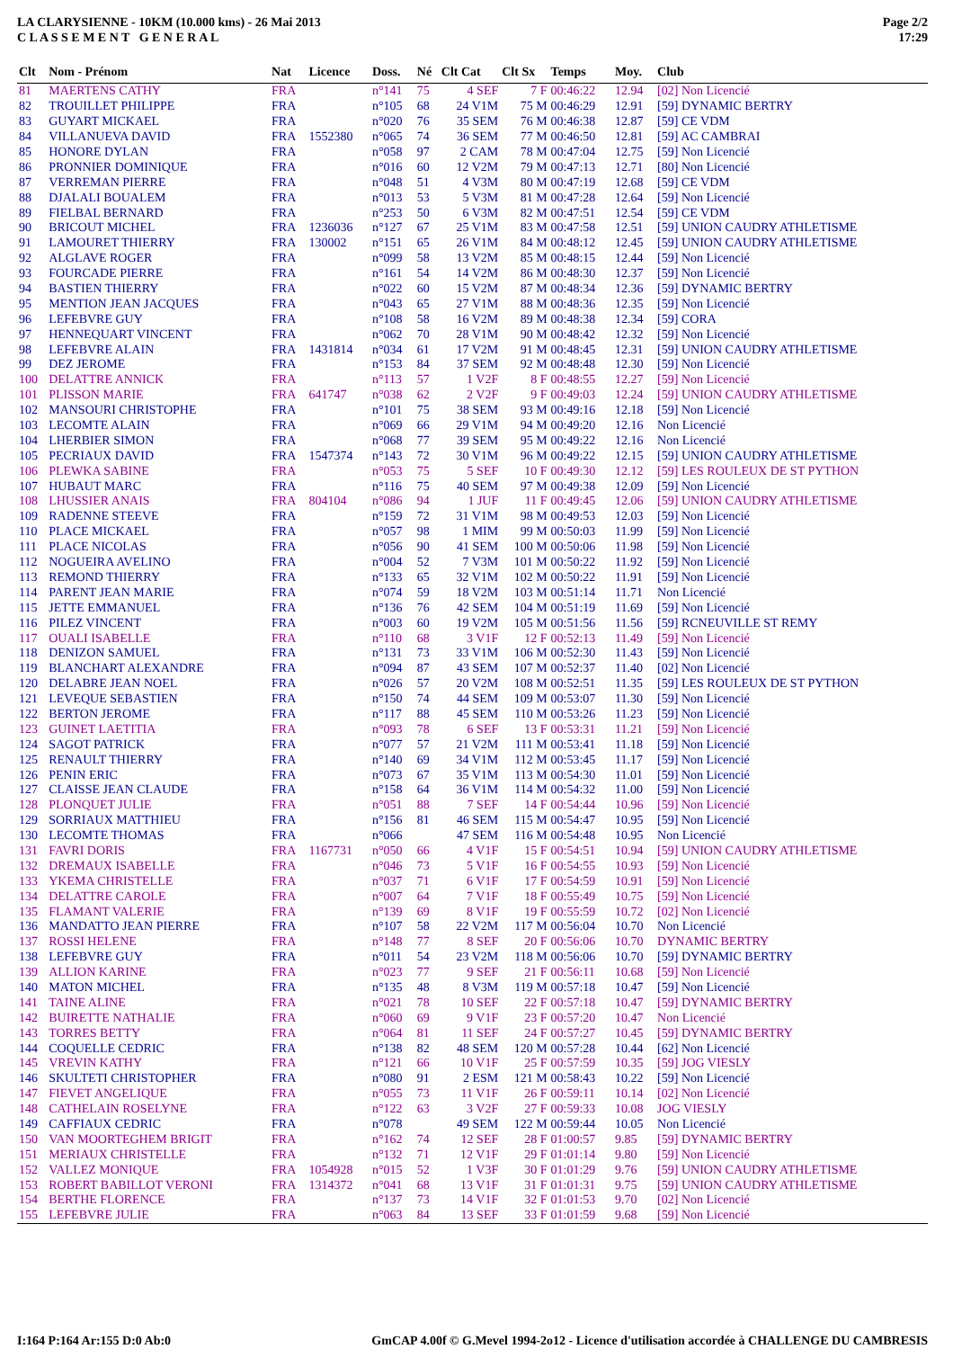LA CLARYSIENNE - 10KM (10.000 kms) - 26 Mai 2013
C L A S S E M E N T G E N E R A L
Page 2/2
17:29
| Clt | Nom - Prénom | Nat | Licence | Doss. | Né | Clt Cat | Clt Sx | Temps | Moy. | Club |
| --- | --- | --- | --- | --- | --- | --- | --- | --- | --- | --- |
| 81 | MAERTENS CATHY | FRA | | n°141 | 75 | 4 SEF | 7 F | 00:46:22 | 12.94 | [02] Non Licencié |
| 82 | TROUILLET PHILIPPE | FRA | | n°105 | 68 | 24 V1M | 75 M | 00:46:29 | 12.91 | [59] DYNAMIC BERTRY |
| 83 | GUYART MICKAEL | FRA | | n°020 | 76 | 35 SEM | 76 M | 00:46:38 | 12.87 | [59] CE VDM |
| 84 | VILLANUEVA DAVID | FRA | 1552380 | n°065 | 74 | 36 SEM | 77 M | 00:46:50 | 12.81 | [59] AC CAMBRAI |
| 85 | HONORE DYLAN | FRA | | n°058 | 97 | 2 CAM | 78 M | 00:47:04 | 12.75 | [59] Non Licencié |
| 86 | PRONNIER DOMINIQUE | FRA | | n°016 | 60 | 12 V2M | 79 M | 00:47:13 | 12.71 | [80] Non Licencié |
| 87 | VERREMAN PIERRE | FRA | | n°048 | 51 | 4 V3M | 80 M | 00:47:19 | 12.68 | [59] CE VDM |
| 88 | DJALALI BOUALEM | FRA | | n°013 | 53 | 5 V3M | 81 M | 00:47:28 | 12.64 | [59] Non Licencié |
| 89 | FIELBAL BERNARD | FRA | | n°253 | 50 | 6 V3M | 82 M | 00:47:51 | 12.54 | [59] CE VDM |
| 90 | BRICOUT MICHEL | FRA | 1236036 | n°127 | 67 | 25 V1M | 83 M | 00:47:58 | 12.51 | [59] UNION CAUDRY ATHLETISME |
| 91 | LAMOURET THIERRY | FRA | 130002 | n°151 | 65 | 26 V1M | 84 M | 00:48:12 | 12.45 | [59] UNION CAUDRY ATHLETISME |
| 92 | ALGLAVE ROGER | FRA | | n°099 | 58 | 13 V2M | 85 M | 00:48:15 | 12.44 | [59] Non Licencié |
| 93 | FOURCADE PIERRE | FRA | | n°161 | 54 | 14 V2M | 86 M | 00:48:30 | 12.37 | [59] Non Licencié |
| 94 | BASTIEN THIERRY | FRA | | n°022 | 60 | 15 V2M | 87 M | 00:48:34 | 12.36 | [59] DYNAMIC BERTRY |
| 95 | MENTION JEAN JACQUES | FRA | | n°043 | 65 | 27 V1M | 88 M | 00:48:36 | 12.35 | [59] Non Licencié |
| 96 | LEFEBVRE GUY | FRA | | n°108 | 58 | 16 V2M | 89 M | 00:48:38 | 12.34 | [59] CORA |
| 97 | HENNEQUART VINCENT | FRA | | n°062 | 70 | 28 V1M | 90 M | 00:48:42 | 12.32 | [59] Non Licencié |
| 98 | LEFEBVRE ALAIN | FRA | 1431814 | n°034 | 61 | 17 V2M | 91 M | 00:48:45 | 12.31 | [59] UNION CAUDRY ATHLETISME |
| 99 | DEZ JEROME | FRA | | n°153 | 84 | 37 SEM | 92 M | 00:48:48 | 12.30 | [59] Non Licencié |
| 100 | DELATTRE ANNICK | FRA | | n°113 | 57 | 1 V2F | 8 F | 00:48:55 | 12.27 | [59] Non Licencié |
| 101 | PLISSON MARIE | FRA | 641747 | n°038 | 62 | 2 V2F | 9 F | 00:49:03 | 12.24 | [59] UNION CAUDRY ATHLETISME |
| 102 | MANSOURI CHRISTOPHE | FRA | | n°101 | 75 | 38 SEM | 93 M | 00:49:16 | 12.18 | [59] Non Licencié |
| 103 | LECOMTE ALAIN | FRA | | n°069 | 66 | 29 V1M | 94 M | 00:49:20 | 12.16 | Non Licencié |
| 104 | LHERBIER SIMON | FRA | | n°068 | 77 | 39 SEM | 95 M | 00:49:22 | 12.16 | Non Licencié |
| 105 | PECRIAUX DAVID | FRA | 1547374 | n°143 | 72 | 30 V1M | 96 M | 00:49:22 | 12.15 | [59] UNION CAUDRY ATHLETISME |
| 106 | PLEWKA SABINE | FRA | | n°053 | 75 | 5 SEF | 10 F | 00:49:30 | 12.12 | [59] LES ROULEUX DE ST PYTHON |
| 107 | HUBAUT MARC | FRA | | n°116 | 75 | 40 SEM | 97 M | 00:49:38 | 12.09 | [59] Non Licencié |
| 108 | LHUSSIER ANAIS | FRA | 804104 | n°086 | 94 | 1 JUF | 11 F | 00:49:45 | 12.06 | [59] UNION CAUDRY ATHLETISME |
| 109 | RADENNE STEEVE | FRA | | n°159 | 72 | 31 V1M | 98 M | 00:49:53 | 12.03 | [59] Non Licencié |
| 110 | PLACE MICKAEL | FRA | | n°057 | 98 | 1 MIM | 99 M | 00:50:03 | 11.99 | [59] Non Licencié |
| 111 | PLACE NICOLAS | FRA | | n°056 | 90 | 41 SEM | 100 M | 00:50:06 | 11.98 | [59] Non Licencié |
| 112 | NOGUEIRA AVELINO | FRA | | n°004 | 52 | 7 V3M | 101 M | 00:50:22 | 11.92 | [59] Non Licencié |
| 113 | REMOND THIERRY | FRA | | n°133 | 65 | 32 V1M | 102 M | 00:50:22 | 11.91 | [59] Non Licencié |
| 114 | PARENT JEAN MARIE | FRA | | n°074 | 59 | 18 V2M | 103 M | 00:51:14 | 11.71 | Non Licencié |
| 115 | JETTE EMMANUEL | FRA | | n°136 | 76 | 42 SEM | 104 M | 00:51:19 | 11.69 | [59] Non Licencié |
| 116 | PILEZ VINCENT | FRA | | n°003 | 60 | 19 V2M | 105 M | 00:51:56 | 11.56 | [59] RCNEUVILLE ST REMY |
| 117 | OUALI ISABELLE | FRA | | n°110 | 68 | 3 V1F | 12 F | 00:52:13 | 11.49 | [59] Non Licencié |
| 118 | DENIZON SAMUEL | FRA | | n°131 | 73 | 33 V1M | 106 M | 00:52:30 | 11.43 | [59] Non Licencié |
| 119 | BLANCHART ALEXANDRE | FRA | | n°094 | 87 | 43 SEM | 107 M | 00:52:37 | 11.40 | [02] Non Licencié |
| 120 | DELABRE JEAN NOEL | FRA | | n°026 | 57 | 20 V2M | 108 M | 00:52:51 | 11.35 | [59] LES ROULEUX DE ST PYTHON |
| 121 | LEVEQUE SEBASTIEN | FRA | | n°150 | 74 | 44 SEM | 109 M | 00:53:07 | 11.30 | [59] Non Licencié |
| 122 | BERTON JEROME | FRA | | n°117 | 88 | 45 SEM | 110 M | 00:53:26 | 11.23 | [59] Non Licencié |
| 123 | GUINET LAETITIA | FRA | | n°093 | 78 | 6 SEF | 13 F | 00:53:31 | 11.21 | [59] Non Licencié |
| 124 | SAGOT PATRICK | FRA | | n°077 | 57 | 21 V2M | 111 M | 00:53:41 | 11.18 | [59] Non Licencié |
| 125 | RENAULT THIERRY | FRA | | n°140 | 69 | 34 V1M | 112 M | 00:53:45 | 11.17 | [59] Non Licencié |
| 126 | PENIN ERIC | FRA | | n°073 | 67 | 35 V1M | 113 M | 00:54:30 | 11.01 | [59] Non Licencié |
| 127 | CLAISSE JEAN CLAUDE | FRA | | n°158 | 64 | 36 V1M | 114 M | 00:54:32 | 11.00 | [59] Non Licencié |
| 128 | PLONQUET JULIE | FRA | | n°051 | 88 | 7 SEF | 14 F | 00:54:44 | 10.96 | [59] Non Licencié |
| 129 | SORRIAUX MATTHIEU | FRA | | n°156 | 81 | 46 SEM | 115 M | 00:54:47 | 10.95 | [59] Non Licencié |
| 130 | LECOMTE THOMAS | FRA | | n°066 | | 47 SEM | 116 M | 00:54:48 | 10.95 | Non Licencié |
| 131 | FAVRI DORIS | FRA | 1167731 | n°050 | 66 | 4 V1F | 15 F | 00:54:51 | 10.94 | [59] UNION CAUDRY ATHLETISME |
| 132 | DREMAUX ISABELLE | FRA | | n°046 | 73 | 5 V1F | 16 F | 00:54:55 | 10.93 | [59] Non Licencié |
| 133 | YKEMA CHRISTELLE | FRA | | n°037 | 71 | 6 V1F | 17 F | 00:54:59 | 10.91 | [59] Non Licencié |
| 134 | DELATTRE CAROLE | FRA | | n°007 | 64 | 7 V1F | 18 F | 00:55:49 | 10.75 | [59] Non Licencié |
| 135 | FLAMANT VALERIE | FRA | | n°139 | 69 | 8 V1F | 19 F | 00:55:59 | 10.72 | [02] Non Licencié |
| 136 | MANDATTO JEAN PIERRE | FRA | | n°107 | 58 | 22 V2M | 117 M | 00:56:04 | 10.70 | Non Licencié |
| 137 | ROSSI HELENE | FRA | | n°148 | 77 | 8 SEF | 20 F | 00:56:06 | 10.70 | DYNAMIC BERTRY |
| 138 | LEFEBVRE GUY | FRA | | n°011 | 54 | 23 V2M | 118 M | 00:56:06 | 10.70 | [59] DYNAMIC BERTRY |
| 139 | ALLION KARINE | FRA | | n°023 | 77 | 9 SEF | 21 F | 00:56:11 | 10.68 | [59] Non Licencié |
| 140 | MATON MICHEL | FRA | | n°135 | 48 | 8 V3M | 119 M | 00:57:18 | 10.47 | [59] Non Licencié |
| 141 | TAINE ALINE | FRA | | n°021 | 78 | 10 SEF | 22 F | 00:57:18 | 10.47 | [59] DYNAMIC BERTRY |
| 142 | BUIRETTE NATHALIE | FRA | | n°060 | 69 | 9 V1F | 23 F | 00:57:20 | 10.47 | Non Licencié |
| 143 | TORRES BETTY | FRA | | n°064 | 81 | 11 SEF | 24 F | 00:57:27 | 10.45 | [59] DYNAMIC BERTRY |
| 144 | COQUELLE CEDRIC | FRA | | n°138 | 82 | 48 SEM | 120 M | 00:57:28 | 10.44 | [62] Non Licencié |
| 145 | VREVIN KATHY | FRA | | n°121 | 66 | 10 V1F | 25 F | 00:57:59 | 10.35 | [59] JOG VIESLY |
| 146 | SKULTETI CHRISTOPHER | FRA | | n°080 | 91 | 2 ESM | 121 M | 00:58:43 | 10.22 | [59] Non Licencié |
| 147 | FIEVET ANGELIQUE | FRA | | n°055 | 73 | 11 V1F | 26 F | 00:59:11 | 10.14 | [02] Non Licencié |
| 148 | CATHELAIN ROSELYNE | FRA | | n°122 | 63 | 3 V2F | 27 F | 00:59:33 | 10.08 | JOG VIESLY |
| 149 | CAFFIAUX CEDRIC | FRA | | n°078 | | 49 SEM | 122 M | 00:59:44 | 10.05 | Non Licencié |
| 150 | VAN MOORTEGHEM BRIGIT | FRA | | n°162 | 74 | 12 SEF | 28 F | 01:00:57 | 9.85 | [59] DYNAMIC BERTRY |
| 151 | MERIAUX CHRISTELLE | FRA | | n°132 | 71 | 12 V1F | 29 F | 01:01:14 | 9.80 | [59] Non Licencié |
| 152 | VALLEZ MONIQUE | FRA | 1054928 | n°015 | 52 | 1 V3F | 30 F | 01:01:29 | 9.76 | [59] UNION CAUDRY ATHLETISME |
| 153 | ROBERT BABILLOT VERONI | FRA | 1314372 | n°041 | 68 | 13 V1F | 31 F | 01:01:31 | 9.75 | [59] UNION CAUDRY ATHLETISME |
| 154 | BERTHE FLORENCE | FRA | | n°137 | 73 | 14 V1F | 32 F | 01:01:53 | 9.70 | [02] Non Licencié |
| 155 | LEFEBVRE JULIE | FRA | | n°063 | 84 | 13 SEF | 33 F | 01:01:59 | 9.68 | [59] Non Licencié |
I:164 P:164 Ar:155 D:0 Ab:0
GmCAP 4.00f © G.Mevel 1994-2o12 - Licence d'utilisation accordée à CHALLENGE DU CAMBRESIS